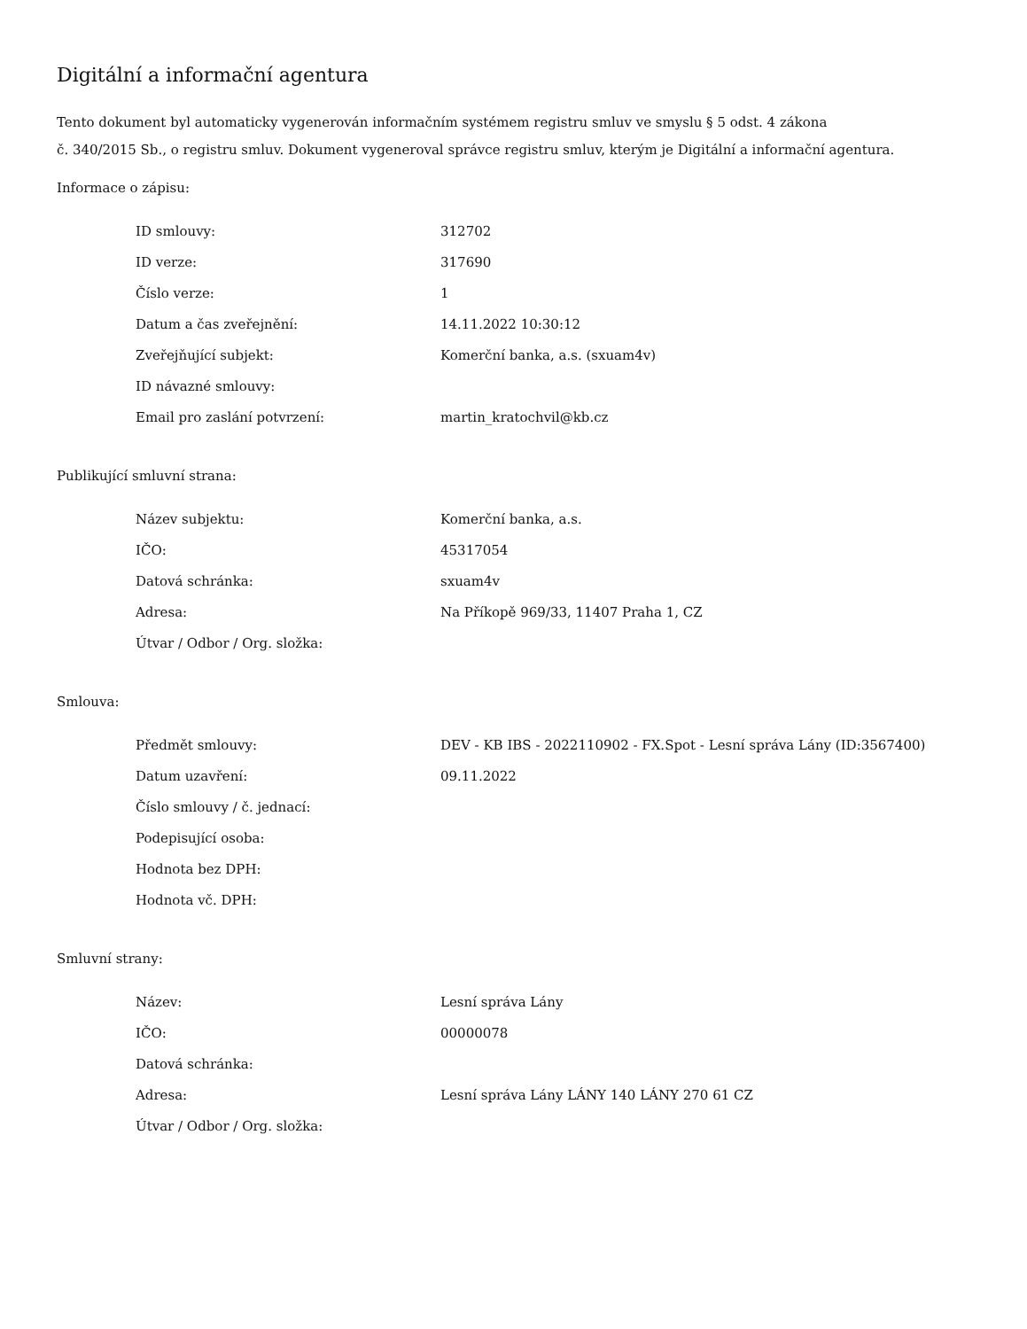Digitální a informační agentura
Tento dokument byl automaticky vygenerován informačním systémem registru smluv ve smyslu § 5 odst. 4 zákona
č. 340/2015 Sb., o registru smluv. Dokument vygeneroval správce registru smluv, kterým je Digitální a informační agentura.
Informace o zápisu:
| ID smlouvy: | 312702 |
| ID verze: | 317690 |
| Číslo verze: | 1 |
| Datum a čas zveřejnění: | 14.11.2022 10:30:12 |
| Zveřejňující subjekt: | Komerční banka, a.s. (sxuam4v) |
| ID návazné smlouvy: | |
| Email pro zaslání potvrzení: | martin_kratochvil@kb.cz |
Publikující smluvní strana:
| Název subjektu: | Komerční banka, a.s. |
| IČO: | 45317054 |
| Datová schránka: | sxuam4v |
| Adresa: | Na Příkopě 969/33, 11407 Praha 1, CZ |
| Útvar / Odbor / Org. složka: | |
Smlouva:
| Předmět smlouvy: | DEV - KB IBS - 2022110902 - FX.Spot - Lesní správa Lány (ID:3567400) |
| Datum uzavření: | 09.11.2022 |
| Číslo smlouvy / č. jednací: | |
| Podepisující osoba: | |
| Hodnota bez DPH: | |
| Hodnota vč. DPH: | |
Smluvní strany:
| Název: | Lesní správa Lány |
| IČO: | 00000078 |
| Datová schránka: | |
| Adresa: | Lesní správa Lány LÁNY 140 LÁNY 270 61 CZ |
| Útvar / Odbor / Org. složka: | |